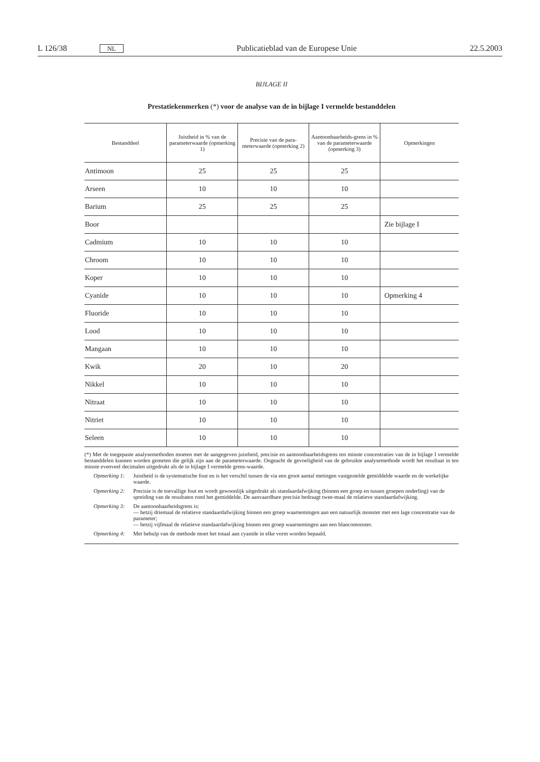L 126/38 NL Publicatieblad van de Europese Unie 22.5.2003
BIJLAGE II
Prestatiekenmerken (*) voor de analyse van de in bijlage I vermelde bestanddelen
| Bestanddeel | Juistheid in % van de parameterwaarde (opmerking 1) | Precisie van de para-meterwaarde (opmerking 2) | Aantoonbaarheids-grens in % van de parameterwaarde (opmerking 3) | Opmerkingen |
| --- | --- | --- | --- | --- |
| Antimoon | 25 | 25 | 25 | |
| Arseen | 10 | 10 | 10 | |
| Barium | 25 | 25 | 25 | |
| Boor | | | | Zie bijlage I |
| Cadmium | 10 | 10 | 10 | |
| Chroom | 10 | 10 | 10 | |
| Koper | 10 | 10 | 10 | |
| Cyanide | 10 | 10 | 10 | Opmerking 4 |
| Fluoride | 10 | 10 | 10 | |
| Lood | 10 | 10 | 10 | |
| Mangaan | 10 | 10 | 10 | |
| Kwik | 20 | 10 | 20 | |
| Nikkel | 10 | 10 | 10 | |
| Nitraat | 10 | 10 | 10 | |
| Nitriet | 10 | 10 | 10 | |
| Seleen | 10 | 10 | 10 | |
(*) Met de toegepaste analysemethoden moeten met de aangegeven juistheid, precisie en aantoonbaarheidsgrens ten minste concentraties van de in bijlage I vermelde bestanddelen kunnen worden gemeten die gelijk zijn aan de parameterwaarde. Ongeacht de gevoeligheid van de gebruikte analysemethode wordt het resultaat in ten minste evenveel decimalen uitgedrukt als de in bijlage I vermelde grens-waarde.
Opmerking 1: Juistheid is de systematische fout en is het verschil tussen de via een groot aantal metingen vastgestelde gemiddelde waarde en de werkelijke waarde.
Opmerking 2: Precisie is de toevallige fout en wordt gewoonlijk uitgedrukt als standaardafwijking (binnen een groep en tussen groepen onderling) van de spreiding van de resultaten rond het gemiddelde. De aanvaardbare precisie bedraagt twee-maal de relatieve standaardafwijking.
Opmerking 3: De aantoonbaarheidsgrens is:
— hetzij driemaal de relatieve standaardafwijking binnen een groep waarnemingen aan een natuurlijk monster met een lage concentratie van de parameter;
— hetzij vijfmaal de relatieve standaardafwijking binnen een groep waarnemingen aan een blancomonster.
Opmerking 4: Met behulp van de methode moet het totaal aan cyanide in elke vorm worden bepaald.